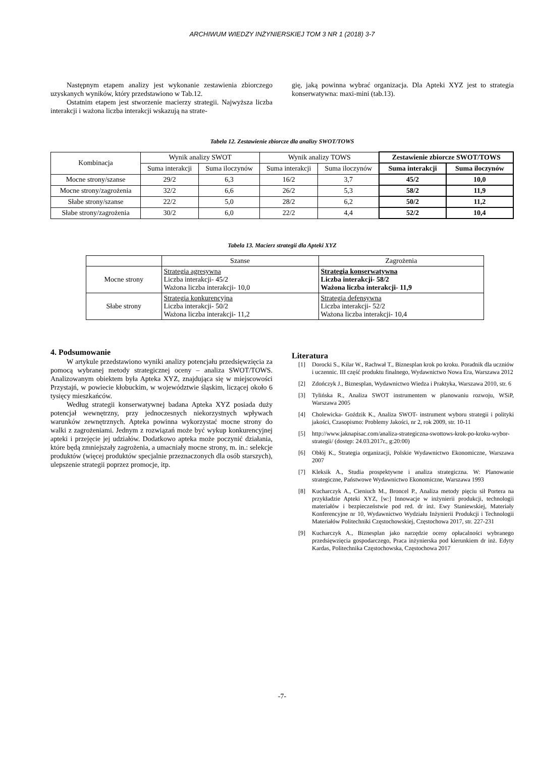ARCHIWUM WIEDZY INŻYNIERSKIEJ TOM 3 NR 1 (2018) 3-7
Następnym etapem analizy jest wykonanie zestawienia zbiorczego uzyskanych wyników, który przedstawiono w Tab.12.
Ostatnim etapem jest stworzenie macierzy strategii. Najwyższa liczba interakcji i ważona liczba interakcji wskazują na strate-
gię, jaką powinna wybrać organizacja. Dla Apteki XYZ jest to strategia konserwatywna: maxi-mini (tab.13).
Tabela 12. Zestawienie zbiorcze dla analizy SWOT/TOWS
| Kombinacja | Wynik analizy SWOT | | Wynik analizy TOWS | | Zestawienie zbiorcze SWOT/TOWS | |
| --- | --- | --- | --- | --- | --- | --- |
| | Suma interakcji | Suma iloczynów | Suma interakcji | Suma iloczynów | Suma interakcji | Suma iloczynów |
| Mocne strony/szanse | 29/2 | 6,3 | 16/2 | 3,7 | 45/2 | 10,0 |
| Mocne strony/zagrożenia | 32/2 | 6,6 | 26/2 | 5,3 | 58/2 | 11,9 |
| Słabe strony/szanse | 22/2 | 5,0 | 28/2 | 6,2 | 50/2 | 11,2 |
| Słabe strony/zagrożenia | 30/2 | 6,0 | 22/2 | 4,4 | 52/2 | 10,4 |
Tabela 13. Macierz strategii dla Apteki XYZ
| | Szanse | Zagrożenia |
| Mocne strony | Strategia agresywna Liczba interakcji- 45/2 Ważona liczba interakcji- 10,0 | Strategia konserwatywna Liczba interakcji- 58/2 Ważona liczba interakcji- 11,9 |
| Słabe strony | Strategia konkurencyjna Liczba interakcji- 50/2 Ważona liczba interakcji- 11,2 | Strategia defensywna Liczba interakcji- 52/2 Ważona liczba interakcji- 10,4 |
4. Podsumowanie
W artykule przedstawiono wyniki analizy potencjału przedsięwzięcia za pomocą wybranej metody strategicznej oceny – analiza SWOT/TOWS. Analizowanym obiektem była Apteka XYZ, znajdująca się w miejscowości Przystajń, w powiecie kłobuckim, w województwie śląskim, liczącej około 6 tysięcy mieszkańców.
Według strategii konserwatywnej badana Apteka XYZ posiada duży potencjał wewnętrzny, przy jednoczesnych niekorzystnych wpływach warunków zewnętrznych. Apteka powinna wykorzystać mocne strony do walki z zagrożeniami. Jednym z rozwiązań może być wykup konkurencyjnej apteki i przejęcie jej udziałów. Dodatkowo apteka może poczynić działania, które będą zmniejszały zagrożenia, a umacniały mocne strony, m. in.: selekcje produktów (więcej produktów specjalnie przeznaczonych dla osób starszych), ulepszenie strategii poprzez promocje, itp.
Literatura
[1] Dorocki S., Kilar W., Rachwał T., Biznesplan krok po kroku. Poradnik dla uczniów i uczennic. III część produktu finalnego, Wydawnictwo Nowa Era, Warszawa 2012
[2] Zdończyk J., Biznesplan, Wydawnictwo Wiedza i Praktyka, Warszawa 2010, str. 6
[3] Tylińska R., Analiza SWOT instrumentem w planowaniu rozwoju, WSiP, Warszawa 2005
[4] Cholewicka- Goździk K., Analiza SWOT- instrument wyboru strategii i polityki jakości, Czasopismo: Problemy Jakości, nr 2, rok 2009, str. 10-11
[5] http://www.jaknapisac.com/analiza-strategiczna-swottows-krok-po-kroku-wybor-strategii/ (dostęp: 24.03.2017r., g:20:00)
[6] Obłój K., Strategia organizacji, Polskie Wydawnictwo Ekonomiczne, Warszawa 2007
[7] Kleksik A., Studia prospektywne i analiza strategiczna. W: Planowanie strategiczne, Państwowe Wydawnictwo Ekonomiczne, Warszawa 1993
[8] Kucharczyk A., Cieniuch M., Broncel P., Analiza metody pięciu sił Portera na przykładzie Apteki XYZ, [w:] Innowacje w inżynierii produkcji, technologii materiałów i bezpieczeństwie pod red. dr inż. Ewy Staniewskiej, Materiały Konferencyjne nr 10, Wydawnictwo Wydziału Inżynierii Produkcji i Technologii Materiałów Politechniki Częstochowskiej, Częstochowa 2017, str. 227-231
[9] Kucharczyk A., Biznesplan jako narzędzie oceny opłacalności wybranego przedsięwzięcia gospodarczego, Praca inżynierska pod kierunkiem dr inż. Edyty Kardas, Politechnika Częstochowska, Częstochowa 2017
-7-